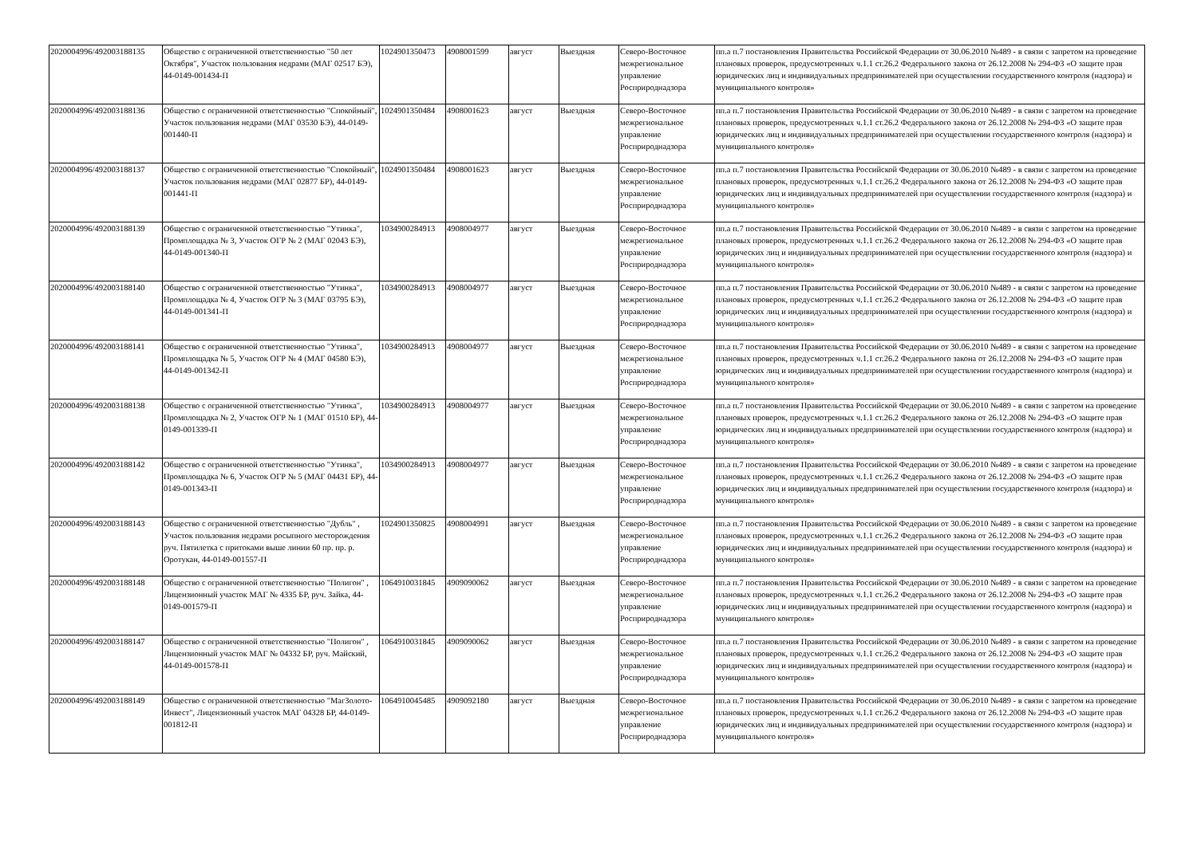| 2020004996/492003188135 | Общество с ограниченной ответственностью "50 лет Октября", Участок пользования недрами (МАГ 02517 БЭ), 44-0149-001434-П | 1024901350473 | 4908001599 | август | Выездная | Северо-Восточное межрегиональное управление Росприроднадзора | пп.а п.7 постановления Правительства Российской Федерации от 30.06.2010 №489 - в связи с запретом на проведение плановых проверок, предусмотренных ч.1.1 ст.26.2 Федерального закона от 26.12.2008 № 294-ФЗ «О защите прав юридических лиц и индивидуальных предпринимателей при осуществлении государственного контроля (надзора) и муниципального контроля» |
| 2020004996/492003188136 | Общество с ограниченной ответственностью "Спокойный", Участок пользования недрами (МАГ 03530 БЭ), 44-0149-001440-П | 1024901350484 | 4908001623 | август | Выездная | Северо-Восточное межрегиональное управление Росприроднадзора | пп.а п.7 постановления Правительства Российской Федерации от 30.06.2010 №489 - в связи с запретом на проведение плановых проверок, предусмотренных ч.1.1 ст.26.2 Федерального закона от 26.12.2008 № 294-ФЗ «О защите прав юридических лиц и индивидуальных предпринимателей при осуществлении государственного контроля (надзора) и муниципального контроля» |
| 2020004996/492003188137 | Общество с ограниченной ответственностью "Спокойный", Участок пользования недрами (МАГ 02877 БР), 44-0149-001441-П | 1024901350484 | 4908001623 | август | Выездная | Северо-Восточное межрегиональное управление Росприроднадзора | пп.а п.7 постановления Правительства Российской Федерации от 30.06.2010 №489 - в связи с запретом на проведение плановых проверок, предусмотренных ч.1.1 ст.26.2 Федерального закона от 26.12.2008 № 294-ФЗ «О защите прав юридических лиц и индивидуальных предпринимателей при осуществлении государственного контроля (надзора) и муниципального контроля» |
| 2020004996/492003188139 | Общество с ограниченной ответственностью "Утинка", Промплощадка № 3, Участок ОГР № 2 (МАГ 02043 БЭ), 44-0149-001340-П | 1034900284913 | 4908004977 | август | Выездная | Северо-Восточное межрегиональное управление Росприроднадзора | пп.а п.7 постановления Правительства Российской Федерации от 30.06.2010 №489 - в связи с запретом на проведение плановых проверок, предусмотренных ч.1.1 ст.26.2 Федерального закона от 26.12.2008 № 294-ФЗ «О защите прав юридических лиц и индивидуальных предпринимателей при осуществлении государственного контроля (надзора) и муниципального контроля» |
| 2020004996/492003188140 | Общество с ограниченной ответственностью "Утинка", Промплощадка № 4, Участок ОГР № 3 (МАГ 03795 БЭ), 44-0149-001341-П | 1034900284913 | 4908004977 | август | Выездная | Северо-Восточное межрегиональное управление Росприроднадзора | пп.а п.7 постановления Правительства Российской Федерации от 30.06.2010 №489 - в связи с запретом на проведение плановых проверок, предусмотренных ч.1.1 ст.26.2 Федерального закона от 26.12.2008 № 294-ФЗ «О защите прав юридических лиц и индивидуальных предпринимателей при осуществлении государственного контроля (надзора) и муниципального контроля» |
| 2020004996/492003188141 | Общество с ограниченной ответственностью "Утинка", Промплощадка № 5, Участок ОГР № 4 (МАГ 04580 БЭ), 44-0149-001342-П | 1034900284913 | 4908004977 | август | Выездная | Северо-Восточное межрегиональное управление Росприроднадзора | пп.а п.7 постановления Правительства Российской Федерации от 30.06.2010 №489 - в связи с запретом на проведение плановых проверок, предусмотренных ч.1.1 ст.26.2 Федерального закона от 26.12.2008 № 294-ФЗ «О защите прав юридических лиц и индивидуальных предпринимателей при осуществлении государственного контроля (надзора) и муниципального контроля» |
| 2020004996/492003188138 | Общество с ограниченной ответственностью "Утинка", Промплощадка № 2, Участок ОГР № 1 (МАГ 01510 БР), 44-0149-001339-П | 1034900284913 | 4908004977 | август | Выездная | Северо-Восточное межрегиональное управление Росприроднадзора | пп.а п.7 постановления Правительства Российской Федерации от 30.06.2010 №489 - в связи с запретом на проведение плановых проверок, предусмотренных ч.1.1 ст.26.2 Федерального закона от 26.12.2008 № 294-ФЗ «О защите прав юридических лиц и индивидуальных предпринимателей при осуществлении государственного контроля (надзора) и муниципального контроля» |
| 2020004996/492003188142 | Общество с ограниченной ответственностью "Утинка", Промплощадка № 6, Участок ОГР № 5 (МАГ 04431 БР), 44-0149-001343-П | 1034900284913 | 4908004977 | август | Выездная | Северо-Восточное межрегиональное управление Росприроднадзора | пп.а п.7 постановления Правительства Российской Федерации от 30.06.2010 №489 - в связи с запретом на проведение плановых проверок, предусмотренных ч.1.1 ст.26.2 Федерального закона от 26.12.2008 № 294-ФЗ «О защите прав юридических лиц и индивидуальных предпринимателей при осуществлении государственного контроля (надзора) и муниципального контроля» |
| 2020004996/492003188143 | Общество с ограниченной ответственностью "Дубль" , Участок пользования недрами росыпного месторождения руч. Пятилетка с притоками выше линии 60 пр. пр. р. Оротукан, 44-0149-001557-П | 1024901350825 | 4908004991 | август | Выездная | Северо-Восточное межрегиональное управление Росприроднадзора | пп.а п.7 постановления Правительства Российской Федерации от 30.06.2010 №489 - в связи с запретом на проведение плановых проверок, предусмотренных ч.1.1 ст.26.2 Федерального закона от 26.12.2008 № 294-ФЗ «О защите прав юридических лиц и индивидуальных предпринимателей при осуществлении государственного контроля (надзора) и муниципального контроля» |
| 2020004996/492003188148 | Общество с ограниченной ответственностью "Полигон" , Лицензионный участок МАГ № 4335 БР, руч. Зайка, 44-0149-001579-П | 1064910031845 | 4909090062 | август | Выездная | Северо-Восточное межрегиональное управление Росприроднадзора | пп.а п.7 постановления Правительства Российской Федерации от 30.06.2010 №489 - в связи с запретом на проведение плановых проверок, предусмотренных ч.1.1 ст.26.2 Федерального закона от 26.12.2008 № 294-ФЗ «О защите прав юридических лиц и индивидуальных предпринимателей при осуществлении государственного контроля (надзора) и муниципального контроля» |
| 2020004996/492003188147 | Общество с ограниченной ответственностью "Полигон" , Лицензионный участок МАГ № 04332 БР, руч. Майский, 44-0149-001578-П | 1064910031845 | 4909090062 | август | Выездная | Северо-Восточное межрегиональное управление Росприроднадзора | пп.а п.7 постановления Правительства Российской Федерации от 30.06.2010 №489 - в связи с запретом на проведение плановых проверок, предусмотренных ч.1.1 ст.26.2 Федерального закона от 26.12.2008 № 294-ФЗ «О защите прав юридических лиц и индивидуальных предпринимателей при осуществлении государственного контроля (надзора) и муниципального контроля» |
| 2020004996/492003188149 | Общество с ограниченной ответственностью "МагЗолото-Инвест", Лицензионный участок МАГ 04328 БР, 44-0149-001812-П | 1064910045485 | 4909092180 | август | Выездная | Северо-Восточное межрегиональное управление Росприроднадзора | пп.а п.7 постановления Правительства Российской Федерации от 30.06.2010 №489 - в связи с запретом на проведение плановых проверок, предусмотренных ч.1.1 ст.26.2 Федерального закона от 26.12.2008 № 294-ФЗ «О защите прав юридических лиц и индивидуальных предпринимателей при осуществлении государственного контроля (надзора) и муниципального контроля» |